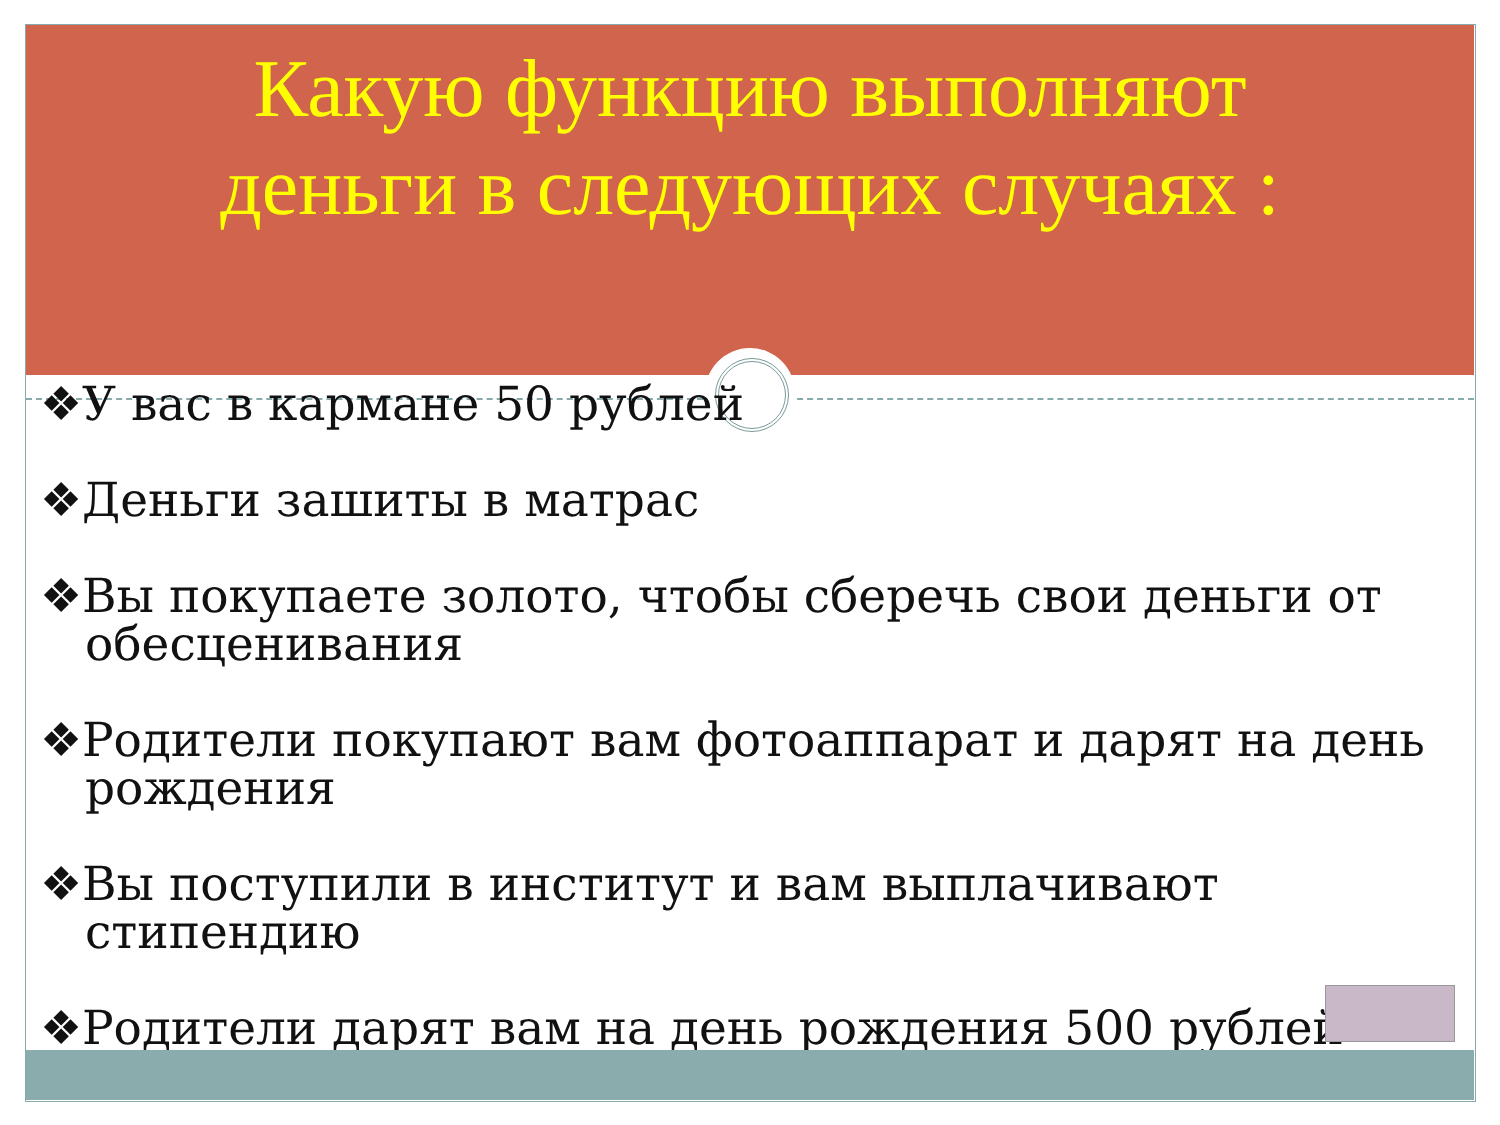Какую функцию выполняют
деньги в следующих случаях :
❖У вас в кармане 50 рублей
❖Деньги зашиты в матрас
❖Вы покупаете золото, чтобы сберечь свои деньги от обесценивания
❖Родители покупают вам фотоаппарат и дарят на день рождения
❖Вы поступили в институт и вам выплачивают стипендию
❖Родители дарят вам на день рождения 500 рублей